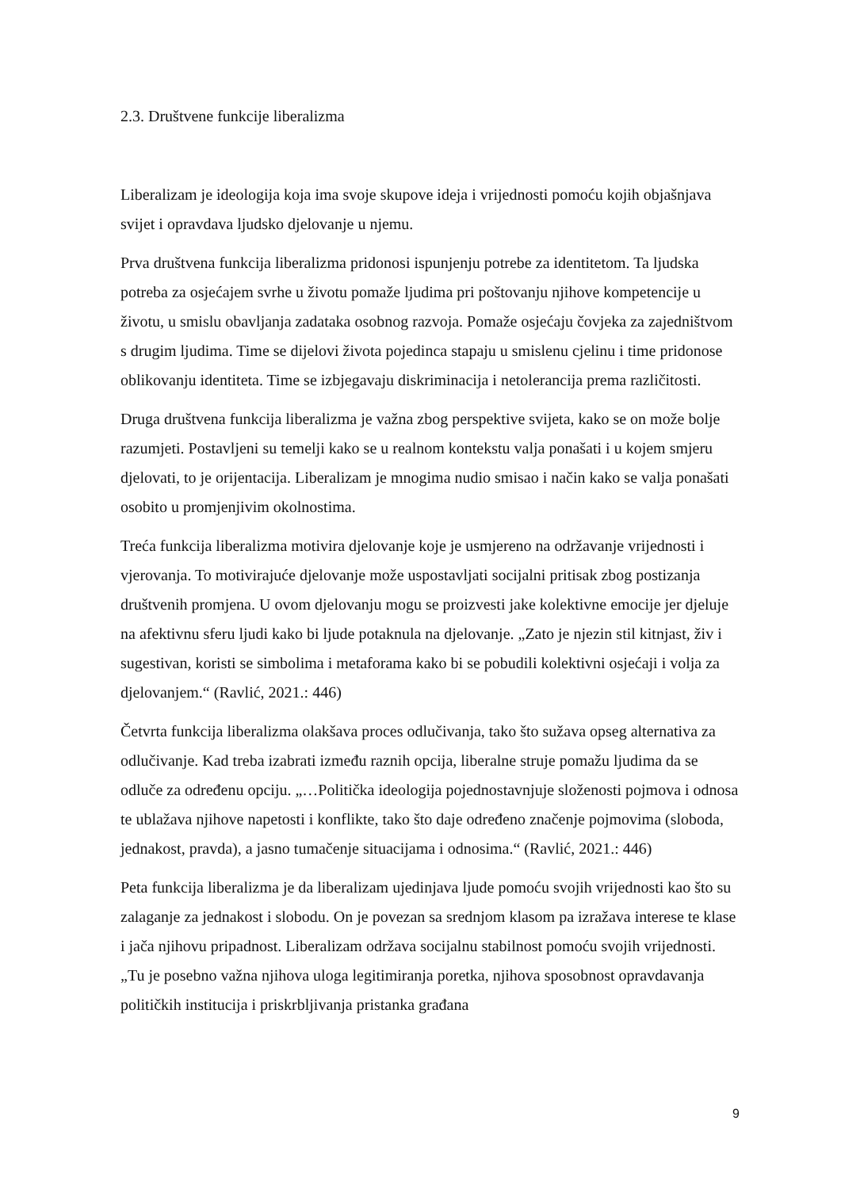2.3. Društvene funkcije liberalizma
Liberalizam je ideologija koja ima svoje skupove ideja i vrijednosti pomoću kojih objašnjava svijet i opravdava ljudsko djelovanje u njemu.
Prva društvena funkcija liberalizma pridonosi ispunjenju potrebe za identitetom. Ta ljudska potreba za osjećajem svrhe u životu pomaže ljudima pri poštovanju njihove kompetencije u životu, u smislu obavljanja zadataka osobnog razvoja. Pomaže osjećaju čovjeka za zajedništvom s drugim ljudima. Time se dijelovi života pojedinca stapaju u smislenu cjelinu i time pridonose oblikovanju identiteta. Time se izbjegavaju diskriminacija i netolerancija prema različitosti.
Druga društvena funkcija liberalizma je važna zbog perspektive svijeta, kako se on može bolje razumjeti. Postavljeni su temelji kako se u realnom kontekstu valja ponašati i u kojem smjeru djelovati, to je orijentacija. Liberalizam je mnogima nudio smisao i način kako se valja ponašati osobito u promjenjivim okolnostima.
Treća funkcija liberalizma motivira djelovanje koje je usmjereno na održavanje vrijednosti i vjerovanja. To motivirajuće djelovanje može uspostavljati socijalni pritisak zbog postizanja društvenih promjena. U ovom djelovanju mogu se proizvesti jake kolektivne emocije jer djeluje na afektivnu sferu ljudi kako bi ljude potaknula na djelovanje. „Zato je njezin stil kitnjast, živ i sugestivan, koristi se simbolima i metaforama kako bi se pobudili kolektivni osjećaji i volja za djelovanjem.“ (Ravlić, 2021.: 446)
Četvrta funkcija liberalizma olakšava proces odlučivanja, tako što sužava opseg alternativa za odlučivanje. Kad treba izabrati između raznih opcija, liberalne struje pomažu ljudima da se odluče za određenu opciju. „…Politička ideologija pojednostavnjuje složenosti pojmova i odnosa te ublažava njihove napetosti i konflikte, tako što daje određeno značenje pojmovima (sloboda, jednakost, pravda), a jasno tumačenje situacijama i odnosima.“ (Ravlić, 2021.: 446)
Peta funkcija liberalizma je da liberalizam ujedinjava ljude pomoću svojih vrijednosti kao što su zalaganje za jednakost i slobodu. On je povezan sa srednjom klasom pa izražava interese te klase i jača njihovu pripadnost. Liberalizam održava socijalnu stabilnost pomoću svojih vrijednosti. „Tu je posebno važna njihova uloga legitimiranja poretka, njihova sposobnost opravdavanja političkih institucija i priskrbljivanja pristanka građana
9